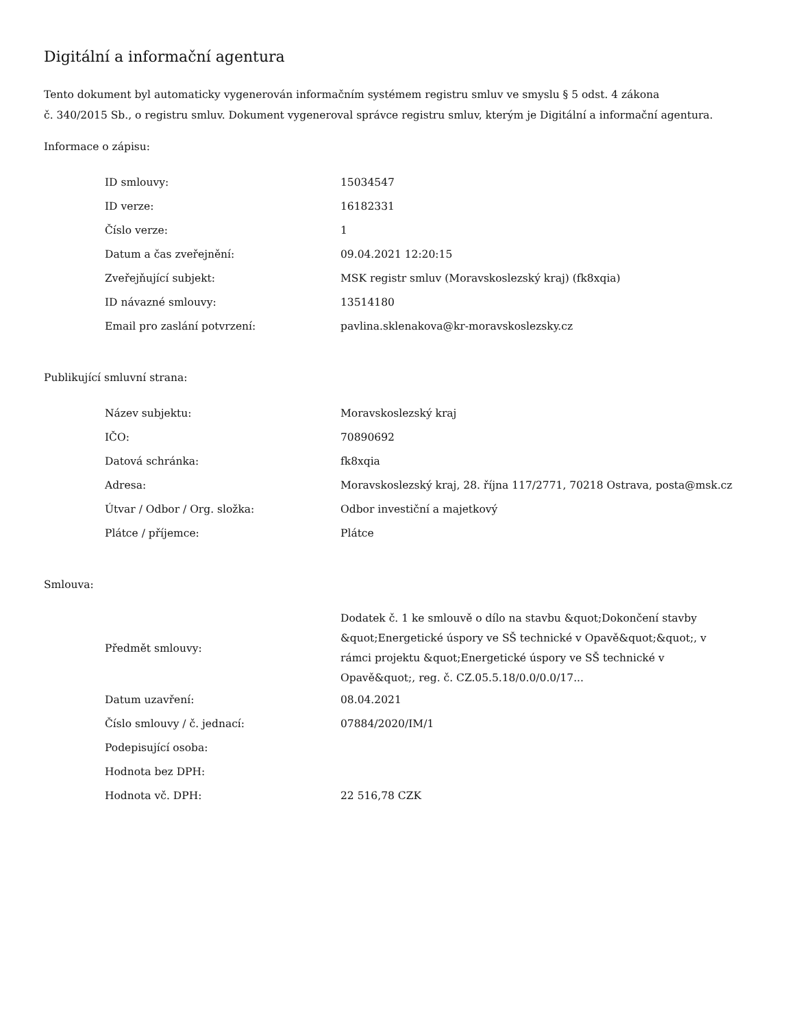Digitální a informační agentura
Tento dokument byl automaticky vygenerován informačním systémem registru smluv ve smyslu § 5 odst. 4 zákona
č. 340/2015 Sb., o registru smluv. Dokument vygeneroval správce registru smluv, kterým je Digitální a informační agentura.
Informace o zápisu:
| ID smlouvy: | 15034547 |
| ID verze: | 16182331 |
| Číslo verze: | 1 |
| Datum a čas zveřejnění: | 09.04.2021 12:20:15 |
| Zveřejňující subjekt: | MSK registr smluv (Moravskoslezský kraj) (fk8xqia) |
| ID návazné smlouvy: | 13514180 |
| Email pro zaslání potvrzení: | pavlina.sklenakova@kr-moravskoslezsky.cz |
Publikující smluvní strana:
| Název subjektu: | Moravskoslezský kraj |
| IČO: | 70890692 |
| Datová schránka: | fk8xqia |
| Adresa: | Moravskoslezský kraj, 28. října 117/2771, 70218 Ostrava, posta@msk.cz |
| Útvar / Odbor / Org. složka: | Odbor investiční a majetkový |
| Plátce / příjemce: | Plátce |
Smlouva:
| Předmět smlouvy: | Dodatek č. 1 ke smlouvě o dílo na stavbu &quot;Dokončení stavby &quot;Energetické úspory ve SŠ technické v Opavě&quot;&quot;, v rámci projektu &quot;Energetické úspory ve SŠ technické v Opavě&quot;, reg. č. CZ.05.5.18/0.0/0.0/17... |
| Datum uzavření: | 08.04.2021 |
| Číslo smlouvy / č. jednací: | 07884/2020/IM/1 |
| Podepisující osoba: | |
| Hodnota bez DPH: | |
| Hodnota vč. DPH: | 22 516,78 CZK |